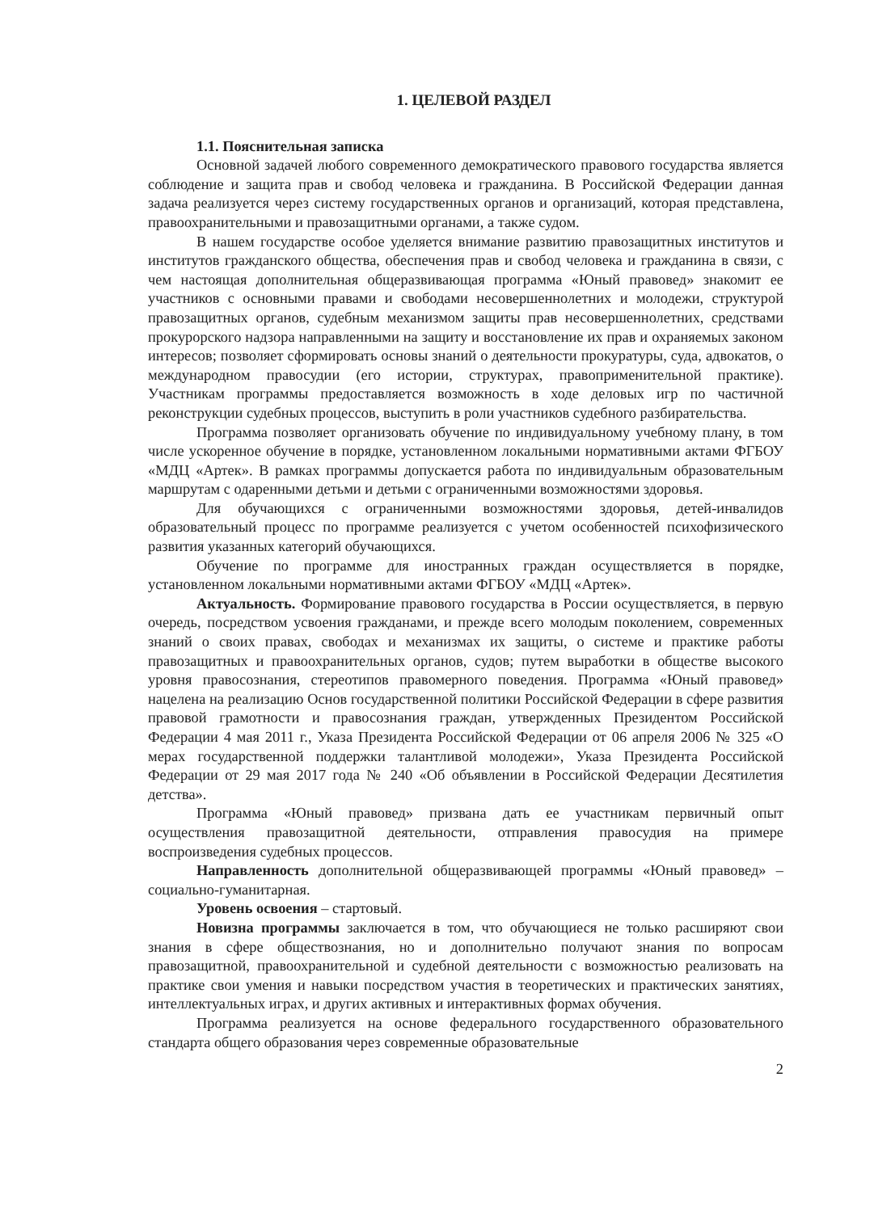1. ЦЕЛЕВОЙ РАЗДЕЛ
1.1. Пояснительная записка
Основной задачей любого современного демократического правового государства является соблюдение и защита прав и свобод человека и гражданина. В Российской Федерации данная задача реализуется через систему государственных органов и организаций, которая представлена, правоохранительными и правозащитными органами, а также судом.
В нашем государстве особое уделяется внимание развитию правозащитных институтов и институтов гражданского общества, обеспечения прав и свобод человека и гражданина в связи, с чем настоящая дополнительная общеразвивающая программа «Юный правовед» знакомит ее участников с основными правами и свободами несовершеннолетних и молодежи, структурой правозащитных органов, судебным механизмом защиты прав несовершеннолетних, средствами прокурорского надзора направленными на защиту и восстановление их прав и охраняемых законом интересов; позволяет сформировать основы знаний о деятельности прокуратуры, суда, адвокатов, о международном правосудии (его истории, структурах, правоприменительной практике). Участникам программы предоставляется возможность в ходе деловых игр по частичной реконструкции судебных процессов, выступить в роли участников судебного разбирательства.
Программа позволяет организовать обучение по индивидуальному учебному плану, в том числе ускоренное обучение в порядке, установленном локальными нормативными актами ФГБОУ «МДЦ «Артек». В рамках программы допускается работа по индивидуальным образовательным маршрутам с одаренными детьми и детьми с ограниченными возможностями здоровья.
Для обучающихся с ограниченными возможностями здоровья, детей-инвалидов образовательный процесс по программе реализуется с учетом особенностей психофизического развития указанных категорий обучающихся.
Обучение по программе для иностранных граждан осуществляется в порядке, установленном локальными нормативными актами ФГБОУ «МДЦ «Артек».
Актуальность. Формирование правового государства в России осуществляется, в первую очередь, посредством усвоения гражданами, и прежде всего молодым поколением, современных знаний о своих правах, свободах и механизмах их защиты, о системе и практике работы правозащитных и правоохранительных органов, судов; путем выработки в обществе высокого уровня правосознания, стереотипов правомерного поведения. Программа «Юный правовед» нацелена на реализацию Основ государственной политики Российской Федерации в сфере развития правовой грамотности и правосознания граждан, утвержденных Президентом Российской Федерации 4 мая 2011 г., Указа Президента Российской Федерации от 06 апреля 2006 № 325 «О мерах государственной поддержки талантливой молодежи», Указа Президента Российской Федерации от 29 мая 2017 года № 240 «Об объявлении в Российской Федерации Десятилетия детства».
Программа «Юный правовед» призвана дать ее участникам первичный опыт осуществления правозащитной деятельности, отправления правосудия на примере воспроизведения судебных процессов.
Направленность дополнительной общеразвивающей программы «Юный правовед» – социально-гуманитарная.
Уровень освоения – стартовый.
Новизна программы заключается в том, что обучающиеся не только расширяют свои знания в сфере обществознания, но и дополнительно получают знания по вопросам правозащитной, правоохранительной и судебной деятельности с возможностью реализовать на практике свои умения и навыки посредством участия в теоретических и практических занятиях, интеллектуальных играх, и других активных и интерактивных формах обучения.
Программа реализуется на основе федерального государственного образовательного стандарта общего образования через современные образовательные
2